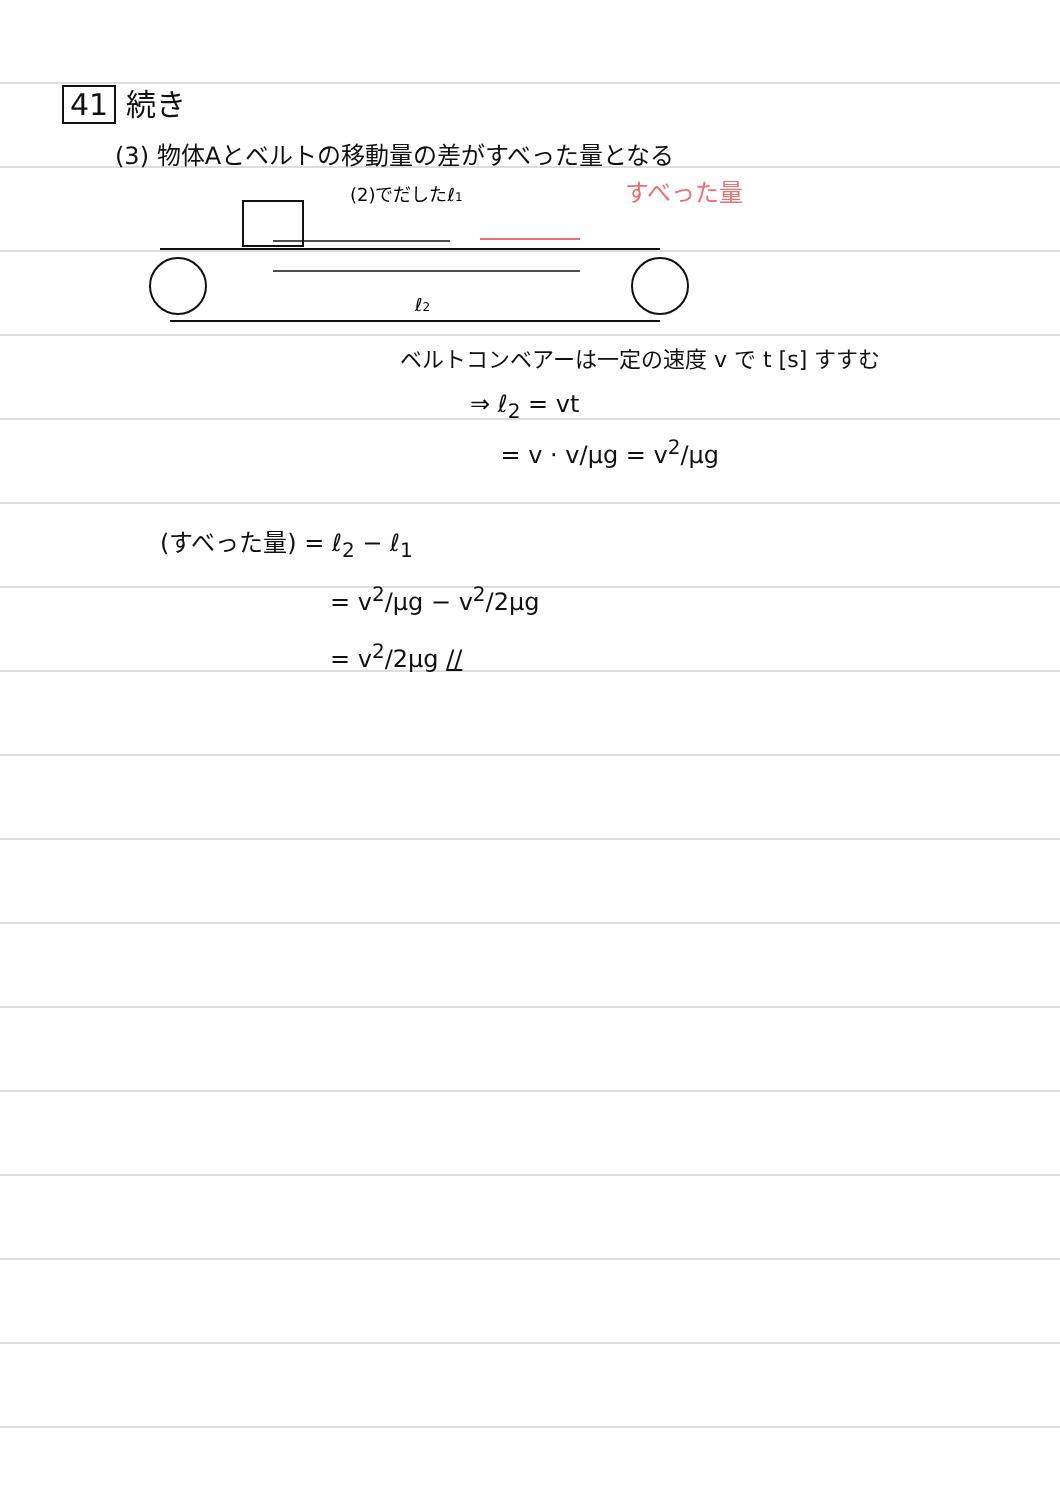41 続き
(3) 物体Aとベルトの移動量の差がすべった量となる
(2)でだしたℓ1
すべった量
ℓ2
ベルトコンベアーは一定の速度 v で t [s] すすむ
⇒ ℓ<sub>2</sub> = vt
= v · v/μg = v<sup>2</sup>/μg
(すべった量) = ℓ<sub>2</sub> − ℓ<sub>1</sub>
= v<sup>2</sup>/μg − v<sup>2</sup>/2μg
= v<sup>2</sup>/2μg //